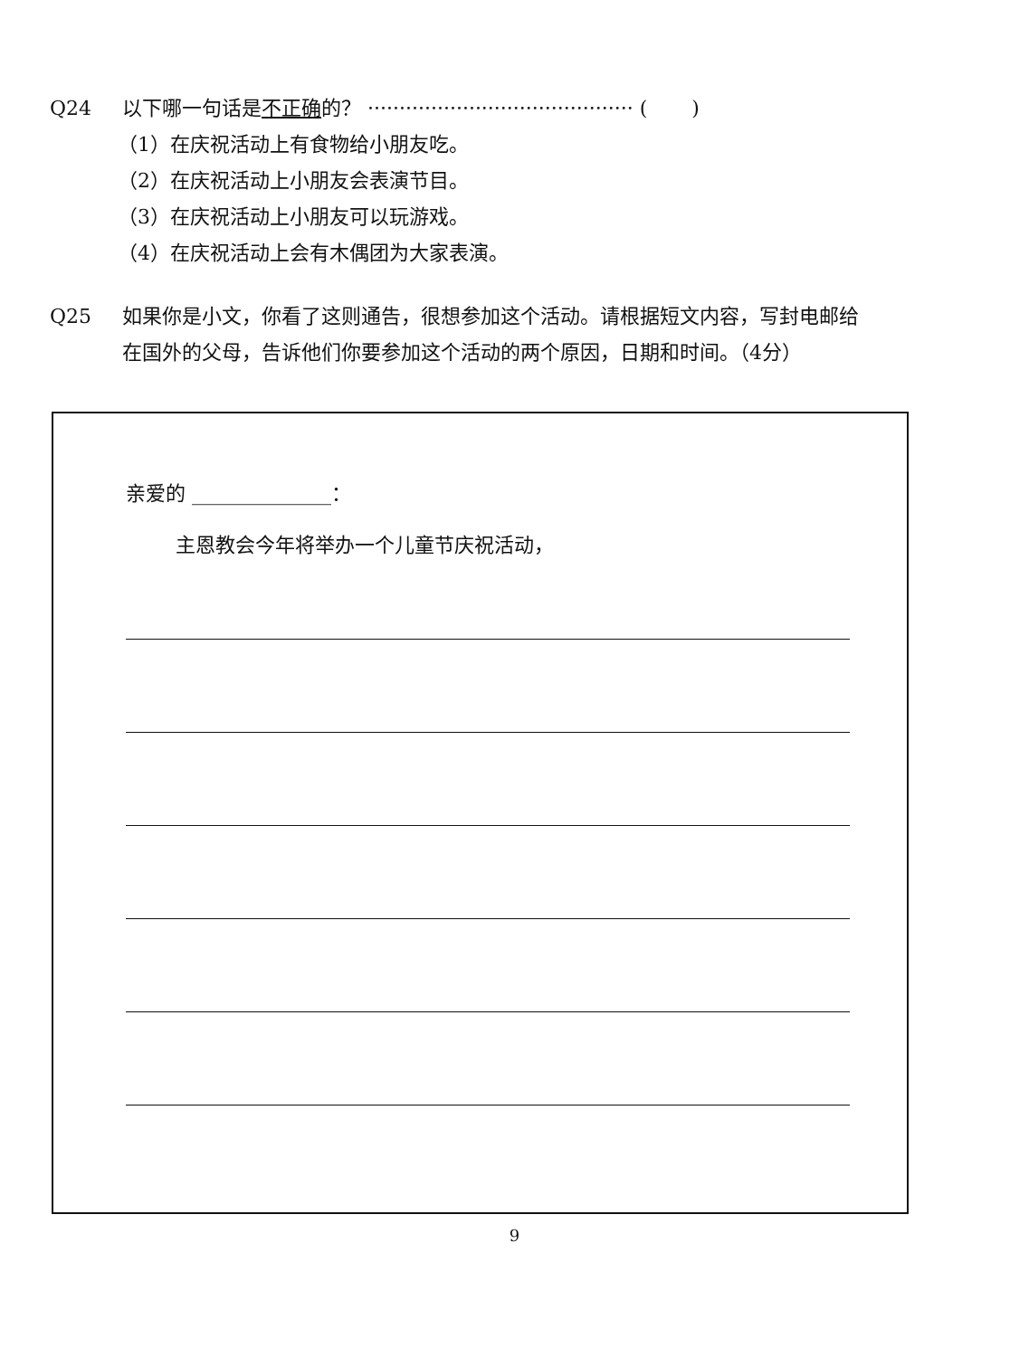Q24 以下哪一句话是不正确的？ ·········································· ( )
（1）在庆祝活动上有食物给小朋友吃。
（2）在庆祝活动上小朋友会表演节目。
（3）在庆祝活动上小朋友可以玩游戏。
（4）在庆祝活动上会有木偶团为大家表演。
Q25 如果你是小文，你看了这则通告，很想参加这个活动。请根据短文内容，写封电邮给在国外的父母，告诉他们你要参加这个活动的两个原因，日期和时间。（4分）
亲爱的 ______________：
主恩教会今年将举办一个儿童节庆祝活动，
9